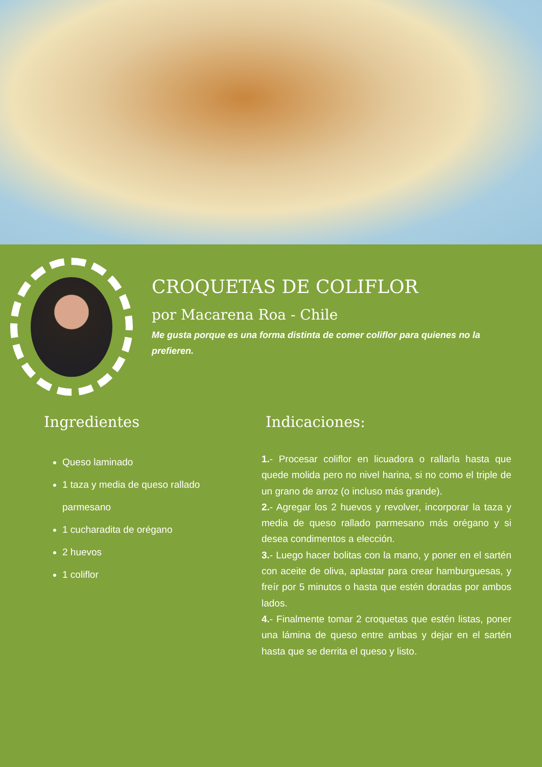CROQUETAS DE COLIFLOR
por Macarena Roa - Chile
Me gusta porque es una forma distinta de comer coliflor para quienes no la prefieren.
Ingredientes
Queso laminado
1 taza y media de queso rallado parmesano
1 cucharadita de orégano
2 huevos
1 coliflor
Indicaciones:
1.- Procesar coliflor en licuadora o rallarla hasta que quede molida pero no nivel harina, si no como el triple de un grano de arroz (o incluso más grande).
2.- Agregar los 2 huevos y revolver, incorporar la taza y media de queso rallado parmesano más orégano y si desea condimentos a elección.
3.- Luego hacer bolitas con la mano, y poner en el sartén con aceite de oliva, aplastar para crear hamburguesas, y freír por 5 minutos o hasta que estén doradas por ambos lados.
4.- Finalmente tomar 2 croquetas que estén listas, poner una lámina de queso entre ambas y dejar en el sartén hasta que se derrita el queso y listo.